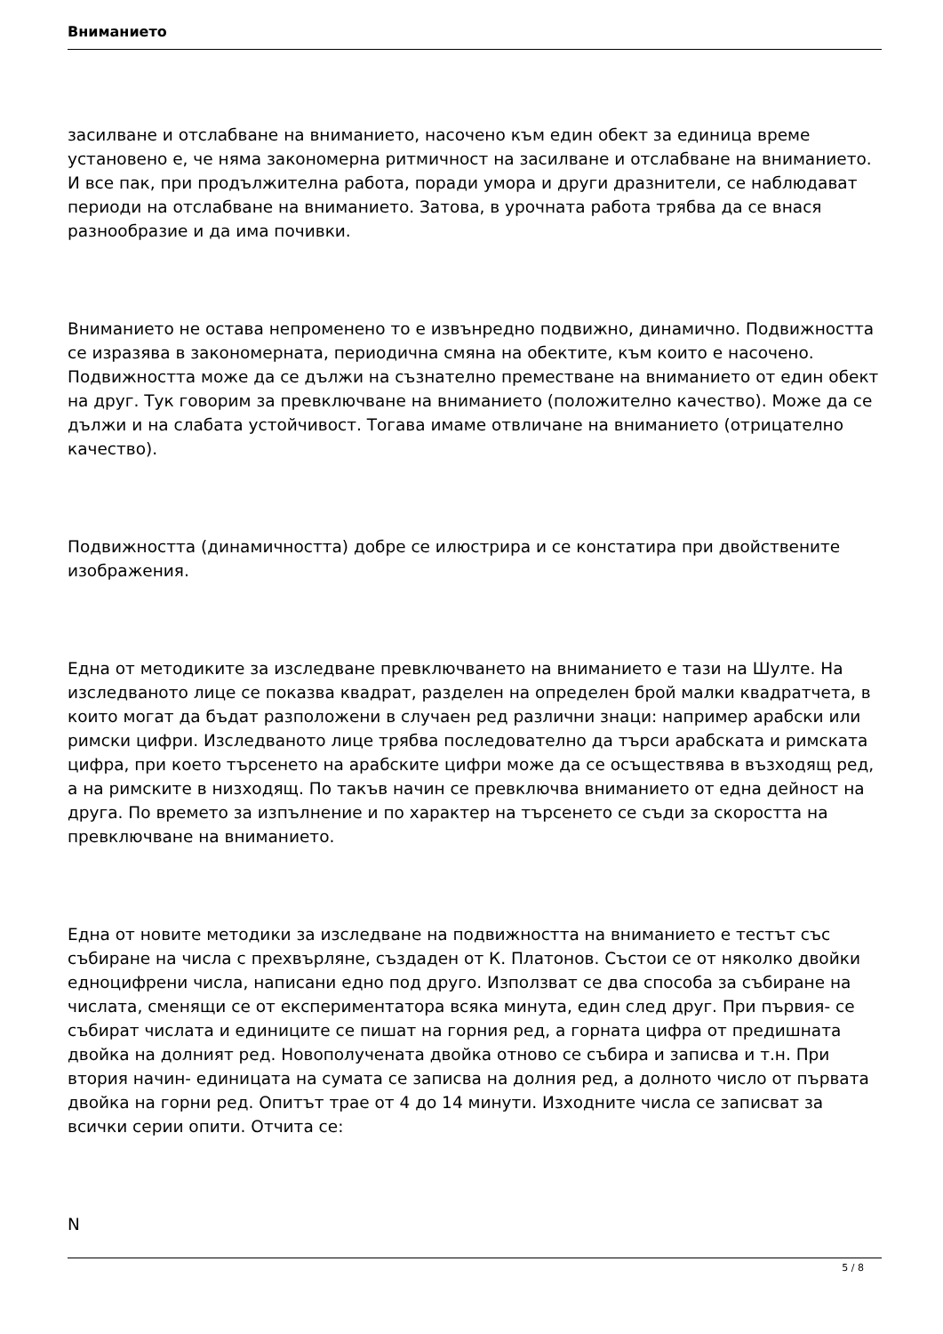Вниманието
засилване и отслабване на вниманието, насочено към един обект за единица време установено е, че няма закономерна ритмичност на засилване и отслабване на вниманието. И все пак, при продължителна работа, поради умора и други дразнители, се наблюдават периоди на отслабване на вниманието. Затова, в урочната работа трябва да се внася разнообразие и да има почивки.
Вниманието не остава непроменено то е извънредно подвижно, динамично. Подвижността се изразява в закономерната, периодична смяна на обектите, към които е насочено. Подвижността може да се дължи на съзнателно преместване на вниманието от един обект на друг. Тук говорим за превключване на вниманието (положително качество). Може да се дължи и на слабата устойчивост. Тогава имаме отвличане на вниманието (отрицателно качество).
Подвижността (динамичността) добре се илюстрира и се констатира при двойствените изображения.
Една от методиките за изследване превключването на вниманието е тази на Шулте. На изследваното лице се показва квадрат, разделен на определен брой малки квадратчета, в които могат да бъдат разположени в случаен ред различни знаци: например арабски или римски цифри. Изследваното лице трябва последователно да търси арабската и римската цифра, при което търсенето на арабските цифри може да се осъществява в възходящ ред, а на римските в низходящ. По такъв начин се превключва вниманието от една дейност на друга. По времето за изпълнение и по характер на търсенето се съди за скоростта на превключване на вниманието.
Една от новите методики за изследване на подвижността на вниманието е тестът със събиране на числа с прехвърляне, създаден от К. Платонов. Състои се от няколко двойки едноцифрени числа, написани едно под друго. Използват се два способа за събиране на числата, сменящи се от експериментатора всяка минута, един след друг. При първия- се събират числата и единиците се пишат на горния ред, а горната цифра от предишната двойка на долният ред. Новополучената двойка отново се събира и записва и т.н. При втория начин- единицата на сумата се записва на долния ред, а долното число от първата двойка на горни ред. Опитът трае от 4 до 14 минути. Изходните числа се записват за всички серии опити. Отчита се:
N
5 / 8